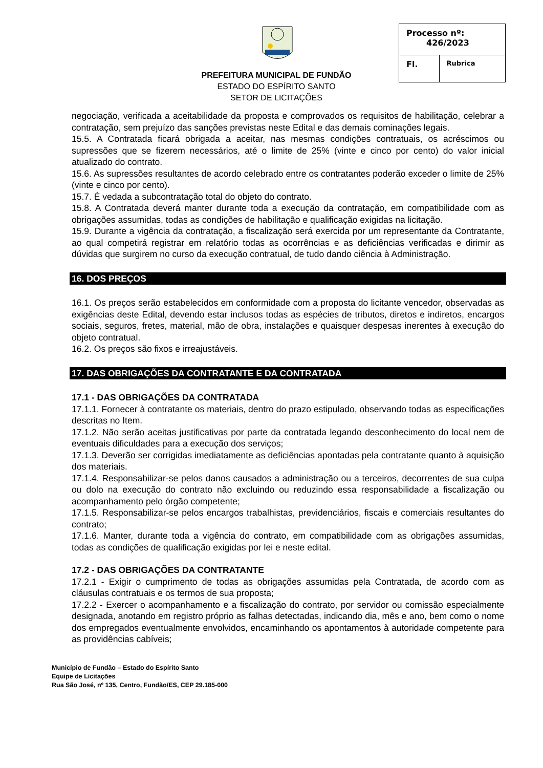PREFEITURA MUNICIPAL DE FUNDÃO
ESTADO DO ESPÍRITO SANTO
SETOR DE LICITAÇÕES
| Processo nº: 426/2023 | |
| Fl. | Rubrica |
negociação, verificada a aceitabilidade da proposta e comprovados os requisitos de habilitação, celebrar a contratação, sem prejuízo das sanções previstas neste Edital e das demais cominações legais.
15.5. A Contratada ficará obrigada a aceitar, nas mesmas condições contratuais, os acréscimos ou supressões que se fizerem necessários, até o limite de 25% (vinte e cinco por cento) do valor inicial atualizado do contrato.
15.6. As supressões resultantes de acordo celebrado entre os contratantes poderão exceder o limite de 25% (vinte e cinco por cento).
15.7. É vedada a subcontratação total do objeto do contrato.
15.8. A Contratada deverá manter durante toda a execução da contratação, em compatibilidade com as obrigações assumidas, todas as condições de habilitação e qualificação exigidas na licitação.
15.9. Durante a vigência da contratação, a fiscalização será exercida por um representante da Contratante, ao qual competirá registrar em relatório todas as ocorrências e as deficiências verificadas e dirimir as dúvidas que surgirem no curso da execução contratual, de tudo dando ciência à Administração.
16. DOS PREÇOS
16.1. Os preços serão estabelecidos em conformidade com a proposta do licitante vencedor, observadas as exigências deste Edital, devendo estar inclusos todas as espécies de tributos, diretos e indiretos, encargos sociais, seguros, fretes, material, mão de obra, instalações e quaisquer despesas inerentes à execução do objeto contratual.
16.2. Os preços são fixos e irreajustáveis.
17. DAS OBRIGAÇÕES DA CONTRATANTE E DA CONTRATADA
17.1 - DAS OBRIGAÇÕES DA CONTRATADA
17.1.1. Fornecer à contratante os materiais, dentro do prazo estipulado, observando todas as especificações descritas no Item.
17.1.2. Não serão aceitas justificativas por parte da contratada legando desconhecimento do local nem de eventuais dificuldades para a execução dos serviços;
17.1.3. Deverão ser corrigidas imediatamente as deficiências apontadas pela contratante quanto à aquisição dos materiais.
17.1.4. Responsabilizar-se pelos danos causados a administração ou a terceiros, decorrentes de sua culpa ou dolo na execução do contrato não excluindo ou reduzindo essa responsabilidade a fiscalização ou acompanhamento pelo órgão competente;
17.1.5. Responsabilizar-se pelos encargos trabalhistas, previdenciários, fiscais e comerciais resultantes do contrato;
17.1.6. Manter, durante toda a vigência do contrato, em compatibilidade com as obrigações assumidas, todas as condições de qualificação exigidas por lei e neste edital.
17.2 - DAS OBRIGAÇÕES DA CONTRATANTE
17.2.1 - Exigir o cumprimento de todas as obrigações assumidas pela Contratada, de acordo com as cláusulas contratuais e os termos de sua proposta;
17.2.2 - Exercer o acompanhamento e a fiscalização do contrato, por servidor ou comissão especialmente designada, anotando em registro próprio as falhas detectadas, indicando dia, mês e ano, bem como o nome dos empregados eventualmente envolvidos, encaminhando os apontamentos à autoridade competente para as providências cabíveis;
Município de Fundão – Estado do Espírito Santo
Equipe de Licitações
Rua São José, nº 135, Centro, Fundão/ES, CEP 29.185-000